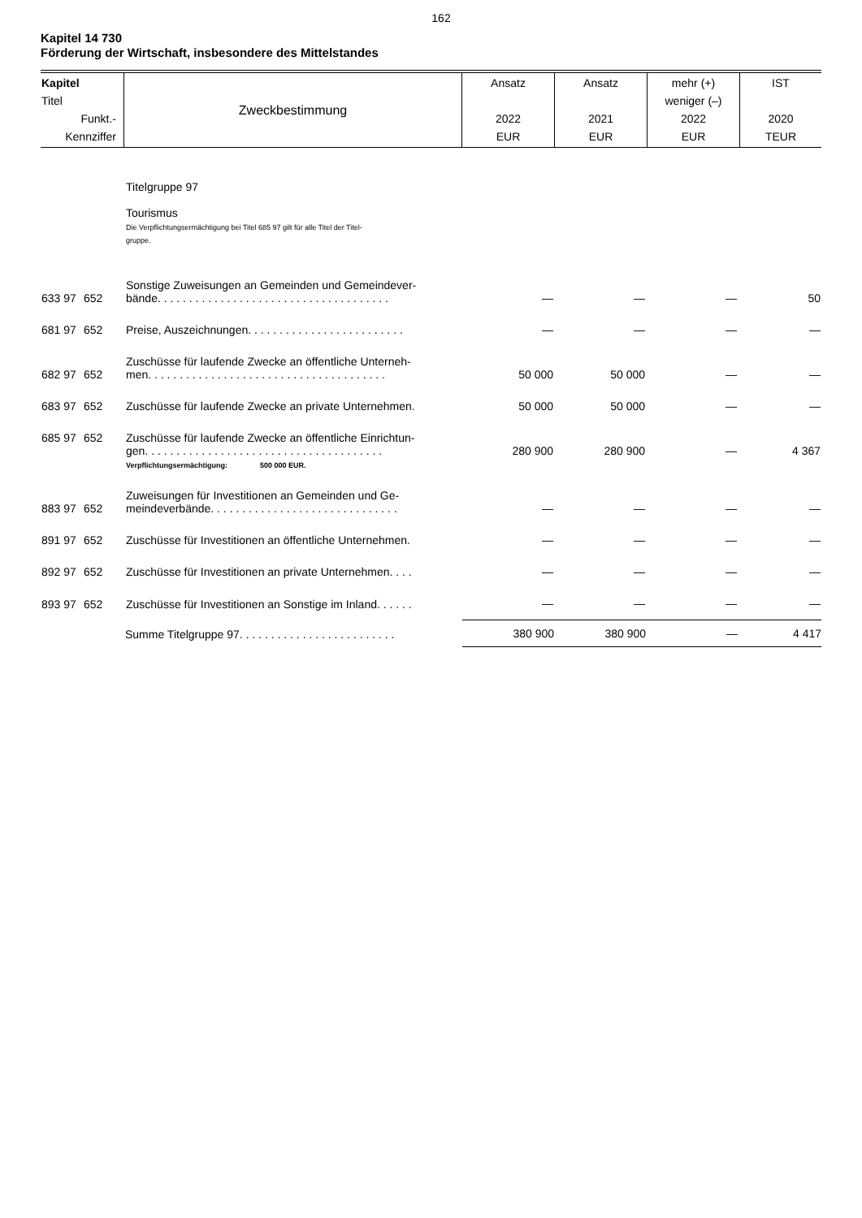162
Kapitel 14 730
Förderung der Wirtschaft, insbesondere des Mittelstandes
| Kapitel Titel Funkt.- Kennziffer | Zweckbestimmung | Ansatz 2022 EUR | Ansatz 2021 EUR | mehr (+) weniger (–) 2022 EUR | IST 2020 TEUR |
| --- | --- | --- | --- | --- | --- |
| | | Titelgruppe 97 Tourismus Die Verpflichtungsermächtigung bei Titel 685 97 gilt für alle Titel der Titel- gruppe. | | | | |
| 633 97 | 652 | Sonstige Zuweisungen an Gemeinden und Gemeindever- bände. . . . . . . . . . . . . . . . . . . . . . . . . . . . . . . . . . . . . | — | — | — | 50 |
| 681 97 | 652 | Preise, Auszeichnungen. . . . . . . . . . . . . . . . . . . . . . . . . | — | — | — | — |
| 682 97 | 652 | Zuschüsse für laufende Zwecke an öffentliche Unterneh- men. . . . . . . . . . . . . . . . . . . . . . . . . . . . . . . . . . . . . . | 50 000 | 50 000 | — | — |
| 683 97 | 652 | Zuschüsse für laufende Zwecke an private Unternehmen. | 50 000 | 50 000 | — | — |
| 685 97 | 652 | Zuschüsse für laufende Zwecke an öffentliche Einrichtun- gen. . . . . . . . . . . . . . . . . . . . . . . . . . . . . . . . . . . . . . Verpflichtungsermächtigung: 500 000 EUR. | 280 900 | 280 900 | — | 4 367 |
| 883 97 | 652 | Zuweisungen für Investitionen an Gemeinden und Ge- meindeverbände. . . . . . . . . . . . . . . . . . . . . . . . . . . . . . | — | — | — | — |
| 891 97 | 652 | Zuschüsse für Investitionen an öffentliche Unternehmen. | — | — | — | — |
| 892 97 | 652 | Zuschüsse für Investitionen an private Unternehmen. . . . | — | — | — | — |
| 893 97 | 652 | Zuschüsse für Investitionen an Sonstige im Inland. . . . . . | — | — | — | — |
| | | Summe Titelgruppe 97. . . . . . . . . . . . . . . . . . . . . . . . . | 380 900 | 380 900 | — | 4 417 |